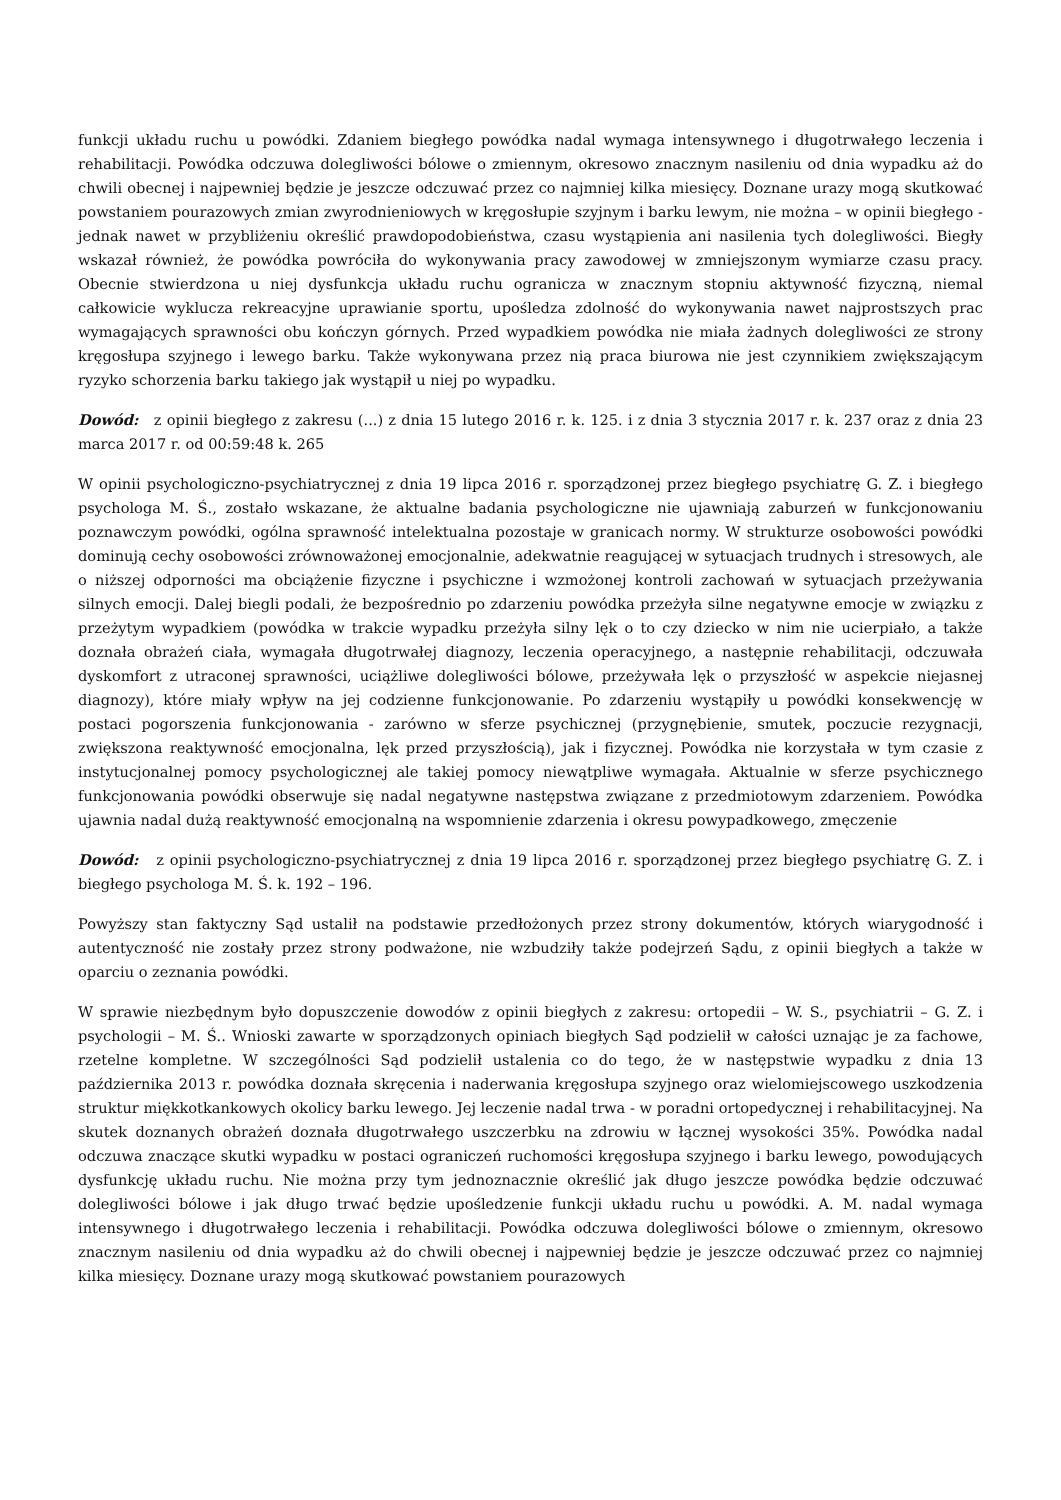funkcji układu ruchu u powódki. Zdaniem biegłego powódka nadal wymaga intensywnego i długotrwałego leczenia i rehabilitacji. Powódka odczuwa dolegliwości bólowe o zmiennym, okresowo znacznym nasileniu od dnia wypadku aż do chwili obecnej i najpewniej będzie je jeszcze odczuwać przez co najmniej kilka miesięcy. Doznane urazy mogą skutkować powstaniem pourazowych zmian zwyrodnieniowych w kręgosłupie szyjnym i barku lewym, nie można – w opinii biegłego - jednak nawet w przybliżeniu określić prawdopodobieństwa, czasu wystąpienia ani nasilenia tych dolegliwości. Biegły wskazał również, że powódka powróciła do wykonywania pracy zawodowej w zmniejszonym wymiarze czasu pracy. Obecnie stwierdzona u niej dysfunkcja układu ruchu ogranicza w znacznym stopniu aktywność fizyczną, niemal całkowicie wyklucza rekreacyjne uprawianie sportu, upośledza zdolność do wykonywania nawet najprostszych prac wymagających sprawności obu kończyn górnych. Przed wypadkiem powódka nie miała żadnych dolegliwości ze strony kręgosłupa szyjnego i lewego barku. Także wykonywana przez nią praca biurowa nie jest czynnikiem zwiększającym ryzyko schorzenia barku takiego jak wystąpił u niej po wypadku.
Dowód: z opinii biegłego z zakresu (...) z dnia 15 lutego 2016 r. k. 125. i z dnia 3 stycznia 2017 r. k. 237 oraz z dnia 23 marca 2017 r. od 00:59:48 k. 265
W opinii psychologiczno-psychiatrycznej z dnia 19 lipca 2016 r. sporządzonej przez biegłego psychiatrę G. Z. i biegłego psychologa M. Ś., zostało wskazane, że aktualne badania psychologiczne nie ujawniają zaburzeń w funkcjonowaniu poznawczym powódki, ogólna sprawność intelektualna pozostaje w granicach normy. W strukturze osobowości powódki dominują cechy osobowości zrównoważonej emocjonalnie, adekwatnie reagującej w sytuacjach trudnych i stresowych, ale o niższej odporności ma obciążenie fizyczne i psychiczne i wzmożonej kontroli zachowań w sytuacjach przeżywania silnych emocji. Dalej biegli podali, że bezpośrednio po zdarzeniu powódka przeżyła silne negatywne emocje w związku z przeżytym wypadkiem (powódka w trakcie wypadku przeżyła silny lęk o to czy dziecko w nim nie ucierpiało, a także doznała obrażeń ciała, wymagała długotrwałej diagnozy, leczenia operacyjnego, a następnie rehabilitacji, odczuwała dyskomfort z utraconej sprawności, uciążliwe dolegliwości bólowe, przeżywała lęk o przyszłość w aspekcie niejasnej diagnozy), które miały wpływ na jej codzienne funkcjonowanie. Po zdarzeniu wystąpiły u powódki konsekwencję w postaci pogorszenia funkcjonowania - zarówno w sferze psychicznej (przygnębienie, smutek, poczucie rezygnacji, zwiększona reaktywność emocjonalna, lęk przed przyszłością), jak i fizycznej. Powódka nie korzystała w tym czasie z instytucjonalnej pomocy psychologicznej ale takiej pomocy niewątpliwe wymagała. Aktualnie w sferze psychicznego funkcjonowania powódki obserwuje się nadal negatywne następstwa związane z przedmiotowym zdarzeniem. Powódka ujawnia nadal dużą reaktywność emocjonalną na wspomnienie zdarzenia i okresu powypadkowego, zmęczenie
Dowód: z opinii psychologiczno-psychiatrycznej z dnia 19 lipca 2016 r. sporządzonej przez biegłego psychiatrę G. Z. i biegłego psychologa M. Ś. k. 192 – 196.
Powyższy stan faktyczny Sąd ustalił na podstawie przedłożonych przez strony dokumentów, których wiarygodność i autentyczność nie zostały przez strony podważone, nie wzbudziły także podejrzeń Sądu, z opinii biegłych a także w oparciu o zeznania powódki.
W sprawie niezbędnym było dopuszczenie dowodów z opinii biegłych z zakresu: ortopedii – W. S., psychiatrii – G. Z. i psychologii – M. Ś.. Wnioski zawarte w sporządzonych opiniach biegłych Sąd podzielił w całości uznając je za fachowe, rzetelne kompletne. W szczególności Sąd podzielił ustalenia co do tego, że w następstwie wypadku z dnia 13 października 2013 r. powódka doznała skręcenia i naderwania kręgosłupa szyjnego oraz wielomiejscowego uszkodzenia struktur miękkotkankowych okolicy barku lewego. Jej leczenie nadal trwa - w poradni ortopedycznej i rehabilitacyjnej. Na skutek doznanych obrażeń doznała długotrwałego uszczerbku na zdrowiu w łącznej wysokości 35%. Powódka nadal odczuwa znaczące skutki wypadku w postaci ograniczeń ruchomości kręgosłupa szyjnego i barku lewego, powodujących dysfunkcję układu ruchu. Nie można przy tym jednoznacznie określić jak długo jeszcze powódka będzie odczuwać dolegliwości bólowe i jak długo trwać będzie upośledzenie funkcji układu ruchu u powódki. A. M. nadal wymaga intensywnego i długotrwałego leczenia i rehabilitacji. Powódka odczuwa dolegliwości bólowe o zmiennym, okresowo znacznym nasileniu od dnia wypadku aż do chwili obecnej i najpewniej będzie je jeszcze odczuwać przez co najmniej kilka miesięcy. Doznane urazy mogą skutkować powstaniem pourazowych